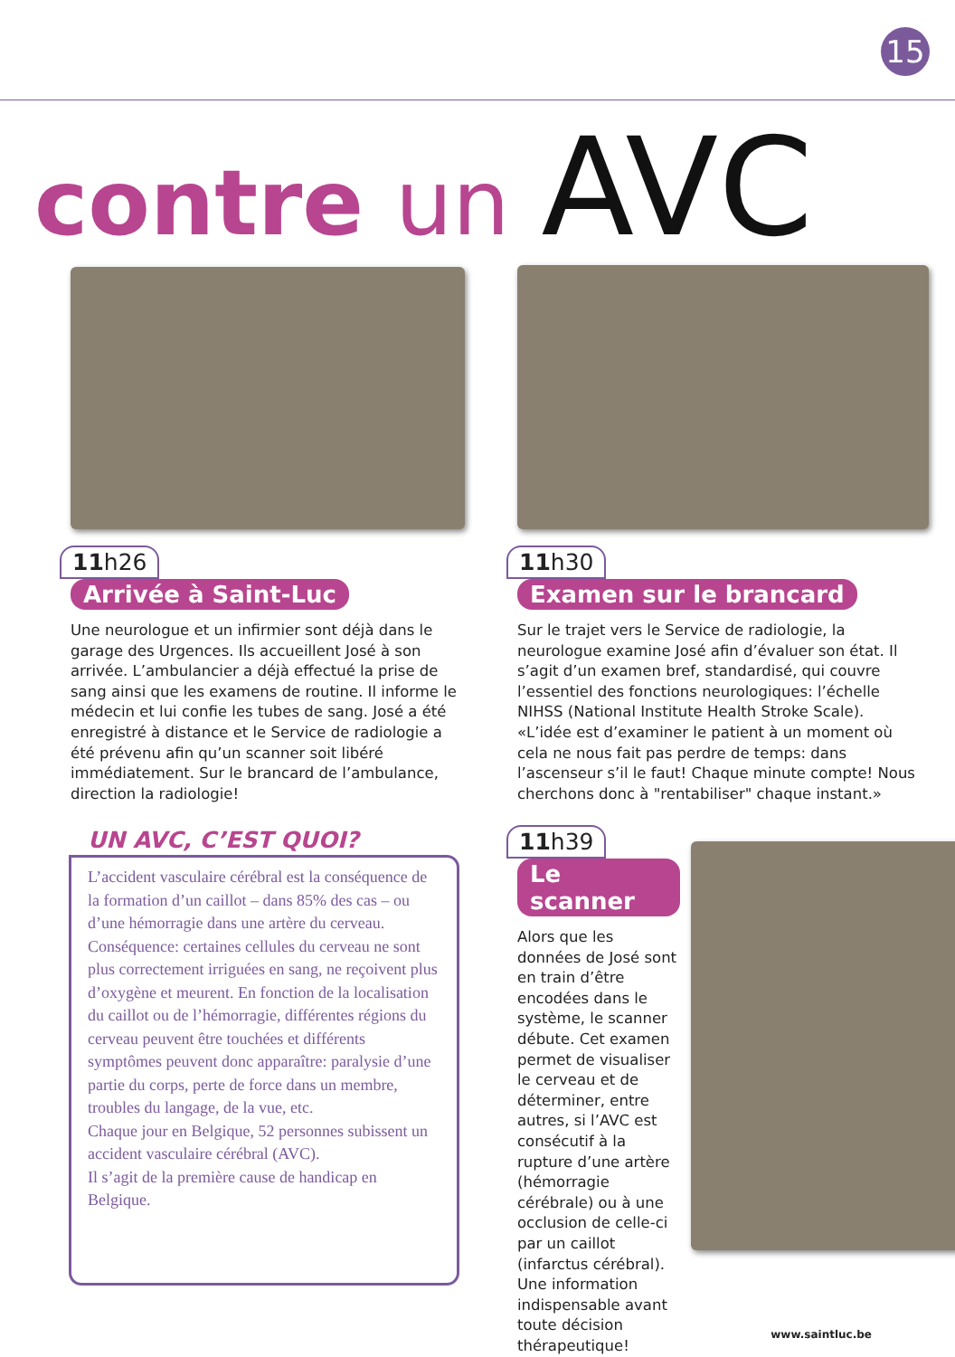15
contre un AVC
11h26
Arrivée à Saint-Luc
Une neurologue et un infirmier sont déjà dans le garage des Urgences. Ils accueillent José à son arrivée. L’ambulancier a déjà effectué la prise de sang ainsi que les examens de routine. Il informe le médecin et lui confie les tubes de sang. José a été enregistré à distance et le Service de radiologie a été prévenu afin qu’un scanner soit libéré immédiatement. Sur le brancard de l’ambulance, direction la radiologie!
11h30
Examen sur le brancard
Sur le trajet vers le Service de radiologie, la neurologue examine José afin d’évaluer son état. Il s’agit d’un examen bref, standardisé, qui couvre l’essentiel des fonctions neurologiques: l’échelle NIHSS (National Institute Health Stroke Scale). «L’idée est d’examiner le patient à un moment où cela ne nous fait pas perdre de temps: dans l’ascenseur s’il le faut! Chaque minute compte! Nous cherchons donc à "rentabiliser" chaque instant.»
UN AVC, C’EST QUOI?
L’accident vasculaire cérébral est la conséquence de la formation d’un caillot – dans 85% des cas – ou d’une hémorragie dans une artère du cerveau. Conséquence: certaines cellules du cerveau ne sont plus correctement irriguées en sang, ne reçoivent plus d’oxygène et meurent. En fonction de la localisation du caillot ou de l’hémorragie, différentes régions du cerveau peuvent être touchées et différents symptômes peuvent donc apparaître: paralysie d’une partie du corps, perte de force dans un membre, troubles du langage, de la vue, etc.
Chaque jour en Belgique, 52 personnes subissent un accident vasculaire cérébral (AVC).
Il s’agit de la première cause de handicap en Belgique.
11h39
Le scanner
Alors que les données de José sont en train d’être encodées dans le système, le scanner débute. Cet examen permet de visualiser le cerveau et de déterminer, entre autres, si l’AVC est consécutif à la rupture d’une artère (hémorragie cérébrale) ou à une occlusion de celle-ci par un caillot (infarctus cérébral). Une information indispensable avant toute décision thérapeutique!
www.saintluc.be